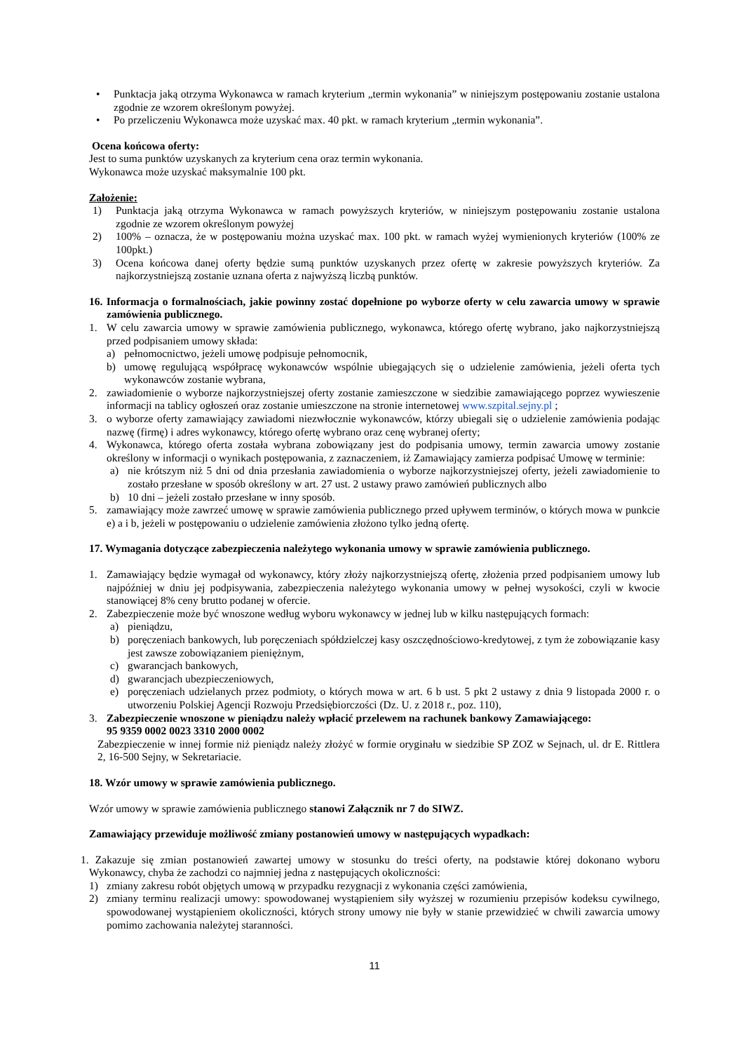• Punktacja jaką otrzyma Wykonawca w ramach kryterium „termin wykonania” w niniejszym postępowaniu zostanie ustalona zgodnie ze wzorem określonym powyżej.
• Po przeliczeniu Wykonawca może uzyskać max. 40 pkt. w ramach kryterium „termin wykonania”.
Ocena końcowa oferty:
Jest to suma punktów uzyskanych za kryterium cena oraz termin wykonania.
Wykonawca może uzyskać maksymalnie 100 pkt.
Założenie:
1) Punktacja jaką otrzyma Wykonawca w ramach powyższych kryteriów, w niniejszym postępowaniu zostanie ustalona zgodnie ze wzorem określonym powyżej
2) 100% – oznacza, że w postępowaniu można uzyskać max. 100 pkt. w ramach wyżej wymienionych kryteriów (100% ze 100pkt.)
3) Ocena końcowa danej oferty będzie sumą punktów uzyskanych przez ofertę w zakresie powyższych kryteriów. Za najkorzystniejszą zostanie uznana oferta z najwyższą liczbą punktów.
16. Informacja o formalnościach, jakie powinny zostać dopełnione po wyborze oferty w celu zawarcia umowy w sprawie zamówienia publicznego.
1. W celu zawarcia umowy w sprawie zamówienia publicznego, wykonawca, którego ofertę wybrano, jako najkorzystniejszą przed podpisaniem umowy składa:
a) pełnomocnictwo, jeżeli umowę podpisuje pełnomocnik,
b) umowę regulującą współpracę wykonawców wspólnie ubiegających się o udzielenie zamówienia, jeżeli oferta tych wykonawców zostanie wybrana,
2. zawiadomienie o wyborze najkorzystniejszej oferty zostanie zamieszczone w siedzibie zamawiającego poprzez wywieszenie informacji na tablicy ogłoszeń oraz zostanie umieszczone na stronie internetowej www.szpital.sejny.pl ;
3. o wyborze oferty zamawiający zawiadomi niezwłocznie wykonawców, którzy ubiegali się o udzielenie zamówienia podając nazwę (firmę) i adres wykonawcy, którego ofertę wybrano oraz cenę wybranej oferty;
4. Wykonawca, którego oferta została wybrana zobowiązany jest do podpisania umowy, termin zawarcia umowy zostanie określony w informacji o wynikach postępowania, z zaznaczeniem, iż Zamawiający zamierza podpisać Umowę w terminie:
a) nie krótszym niż 5 dni od dnia przesłania zawiadomienia o wyborze najkorzystniejszej oferty, jeżeli zawiadomienie to zostało przesłane w sposób określony w art. 27 ust. 2 ustawy prawo zamówień publicznych albo
b) 10 dni – jeżeli zostało przesłane w inny sposób.
5. zamawiający może zawrzeć umowę w sprawie zamówienia publicznego przed upływem terminów, o których mowa w punkcie e) a i b, jeżeli w postępowaniu o udzielenie zamówienia złożono tylko jedną ofertę.
17. Wymagania dotyczące zabezpieczenia należytego wykonania umowy w sprawie zamówienia publicznego.
1. Zamawiający będzie wymagał od wykonawcy, który złoży najkorzystniejszą ofertę, złożenia przed podpisaniem umowy lub najpóźniej w dniu jej podpisywania, zabezpieczenia należytego wykonania umowy w pełnej wysokości, czyli w kwocie stanowiącej 8% ceny brutto podanej w ofercie.
2. Zabezpieczenie może być wnoszone według wyboru wykonawcy w jednej lub w kilku następujących formach:
a) pieniądzu,
b) poręczeniach bankowych, lub poręczeniach spółdzielczej kasy oszczędnościowo-kredytowej, z tym że zobowiązanie kasy jest zawsze zobowiązaniem pieniężnym,
c) gwarancjach bankowych,
d) gwarancjach ubezpieczeniowych,
e) poręczeniach udzielanych przez podmioty, o których mowa w art. 6 b ust. 5 pkt 2 ustawy z dnia 9 listopada 2000 r. o utworzeniu Polskiej Agencji Rozwoju Przedsiębiorczości (Dz. U. z 2018 r., poz. 110),
3. Zabezpieczenie wnoszone w pieniądzu należy wpłacić przelewem na rachunek bankowy Zamawiającego:
95 9359 0002 0023 3310 2000 0002
Zabezpieczenie w innej formie niż pieniądz należy złożyć w formie oryginału w siedzibie SP ZOZ w Sejnach, ul. dr E. Rittlera 2, 16-500 Sejny, w Sekretariacie.
18. Wzór umowy w sprawie zamówienia publicznego.
Wzór umowy w sprawie zamówienia publicznego stanowi Załącznik nr 7 do SIWZ.
Zamawiający przewiduje możliwość zmiany postanowień umowy w następujących wypadkach:
1. Zakazuje się zmian postanowień zawartej umowy w stosunku do treści oferty, na podstawie której dokonano wyboru Wykonawcy, chyba że zachodzi co najmniej jedna z następujących okoliczności:
1) zmiany zakresu robót objętych umową w przypadku rezygnacji z wykonania części zamówienia,
2) zmiany terminu realizacji umowy: spowodowanej wystąpieniem siły wyższej w rozumieniu przepisów kodeksu cywilnego, spowodowanej wystąpieniem okoliczności, których strony umowy nie były w stanie przewidzieć w chwili zawarcia umowy pomimo zachowania należytej staranności.
11